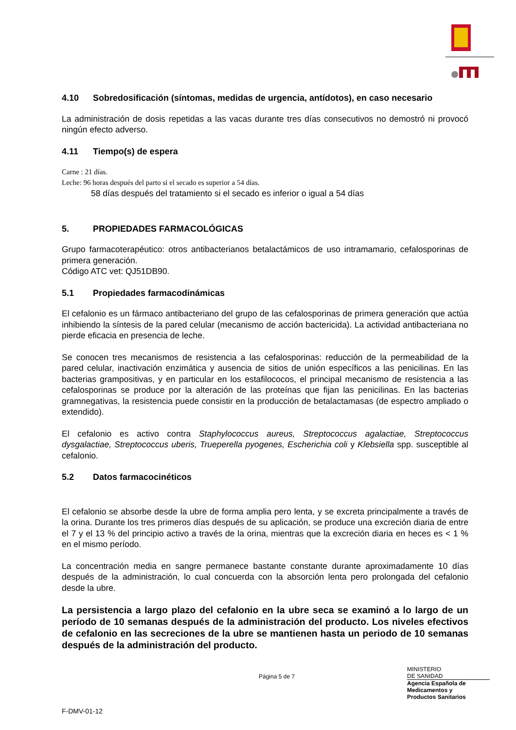4.10 Sobredosificación (síntomas, medidas de urgencia, antídotos), en caso necesario
La administración de dosis repetidas a las vacas durante tres días consecutivos no demostró ni provocó ningún efecto adverso.
4.11 Tiempo(s) de espera
Carne : 21 días.
Leche: 96 horas después del parto si el secado es superior a 54 días.
58 días después del tratamiento si el secado es inferior o igual a 54 días
5. PROPIEDADES FARMACOLÓGICAS
Grupo farmacoterapéutico: otros antibacterianos betalactámicos de uso intramamario, cefalosporinas de primera generación.
Código ATC vet: QJ51DB90.
5.1 Propiedades farmacodinámicas
El cefalonio es un fármaco antibacteriano del grupo de las cefalosporinas de primera generación que actúa inhibiendo la síntesis de la pared celular (mecanismo de acción bactericida). La actividad antibacteriana no pierde eficacia en presencia de leche.
Se conocen tres mecanismos de resistencia a las cefalosporinas: reducción de la permeabilidad de la pared celular, inactivación enzimática y ausencia de sitios de unión específicos a las penicilinas. En las bacterias grampositivas, y en particular en los estafilococos, el principal mecanismo de resistencia a las cefalosporinas se produce por la alteración de las proteínas que fijan las penicilinas. En las bacterias gramnegativas, la resistencia puede consistir en la producción de betalactamasas (de espectro ampliado o extendido).
El cefalonio es activo contra Staphylococcus aureus, Streptococcus agalactiae, Streptococcus dysgalactiae, Streptococcus uberis, Trueperella pyogenes, Escherichia coli y Klebsiella spp. susceptible al cefalonio.
5.2 Datos farmacocinéticos
El cefalonio se absorbe desde la ubre de forma amplia pero lenta, y se excreta principalmente a través de la orina. Durante los tres primeros días después de su aplicación, se produce una excreción diaria de entre el 7 y el 13 % del principio activo a través de la orina, mientras que la excreción diaria en heces es < 1 % en el mismo período.
La concentración media en sangre permanece bastante constante durante aproximadamente 10 días después de la administración, lo cual concuerda con la absorción lenta pero prolongada del cefalonio desde la ubre.
La persistencia a largo plazo del cefalonio en la ubre seca se examinó a lo largo de un período de 10 semanas después de la administración del producto. Los niveles efectivos de cefalonio en las secreciones de la ubre se mantienen hasta un periodo de 10 semanas después de la administración del producto.
Página 5 de 7
MINISTERIO
DE SANIDAD
Agencia Española de
Medicamentos y
Productos Sanitarios
F-DMV-01-12